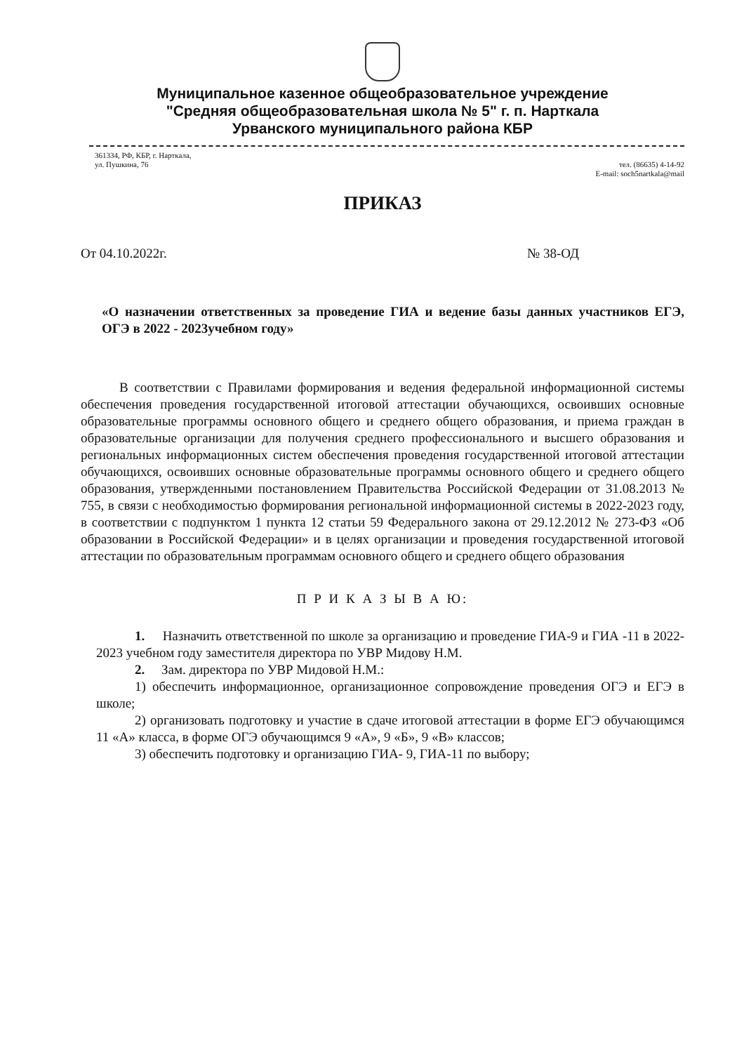Муниципальное казенное общеобразовательное учреждение
"Средняя общеобразовательная школа № 5" г. п. Нарткала
Урванского муниципального района КБР
361334, РФ, КБР, г. Нарткала,
ул. Пушкина, 76
тел. (86635) 4-14-92
E-mail: soch5nartkala@mail
ПРИКАЗ
От 04.10.2022г. № 38-ОД
«О назначении ответственных за проведение ГИА и ведение базы данных участников ЕГЭ, ОГЭ в 2022 - 2023учебном году»
В соответствии с Правилами формирования и ведения федеральной информационной системы обеспечения проведения государственной итоговой аттестации обучающихся, освоивших основные образовательные программы основного общего и среднего общего образования, и приема граждан в образовательные организации для получения среднего профессионального и высшего образования и региональных информационных систем обеспечения проведения государственной итоговой аттестации обучающихся, освоивших основные образовательные программы основного общего и среднего общего образования, утвержденными постановлением Правительства Российской Федерации от 31.08.2013 № 755, в связи с необходимостью формирования региональной информационной системы в 2022-2023 году, в соответствии с подпунктом 1 пункта 12 статьи 59 Федерального закона от 29.12.2012 № 273-ФЗ «Об образовании в Российской Федерации» и в целях организации и проведения государственной итоговой аттестации по образовательным программам основного общего и среднего общего образования
П Р И К А З Ы В А Ю:
1. Назначить ответственной по школе за организацию и проведение ГИА-9 и ГИА -11 в 2022-2023 учебном году заместителя директора по УВР Мидову Н.М.
2. Зам. директора по УВР Мидовой Н.М.:
1) обеспечить информационное, организационное сопровождение проведения ОГЭ и ЕГЭ в школе;
2) организовать подготовку и участие в сдаче итоговой аттестации в форме ЕГЭ обучающимся 11 «А» класса, в форме ОГЭ обучающимся 9 «А», 9 «Б», 9 «В» классов;
3) обеспечить подготовку и организацию ГИА- 9, ГИА-11 по выбору;